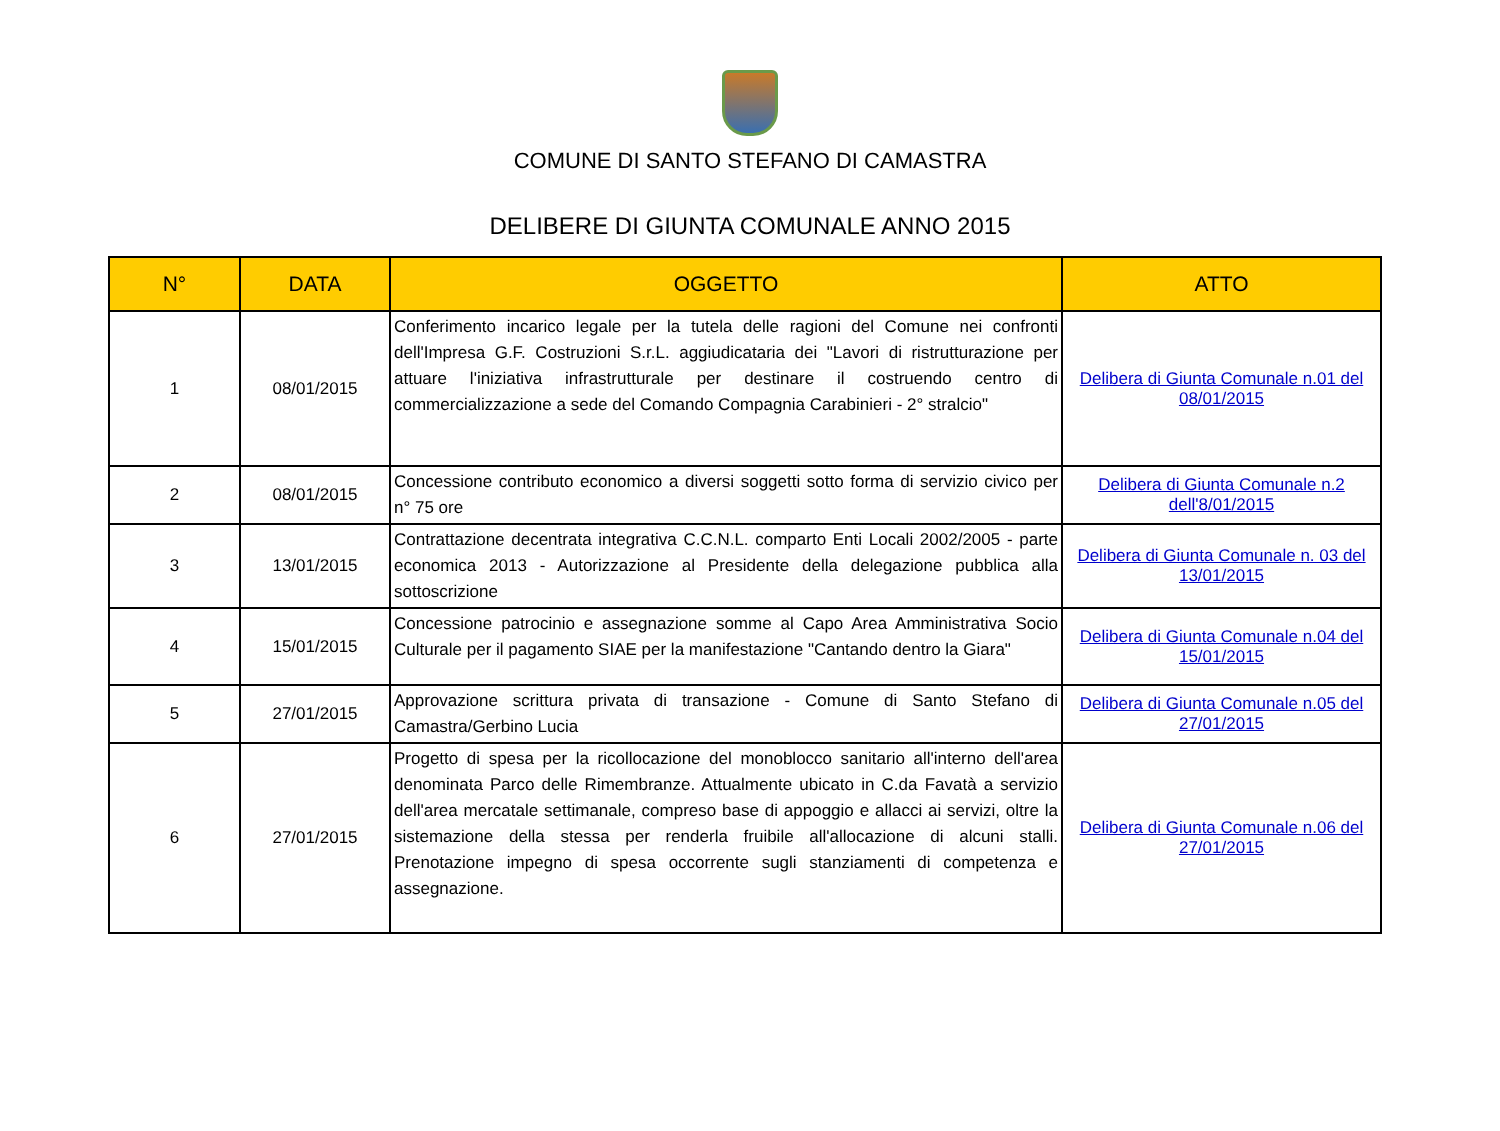COMUNE DI SANTO STEFANO DI CAMASTRA
DELIBERE DI GIUNTA COMUNALE ANNO 2015
| N° | DATA | OGGETTO | ATTO |
| --- | --- | --- | --- |
| 1 | 08/01/2015 | Conferimento incarico legale per la tutela delle ragioni del Comune nei confronti dell'Impresa G.F. Costruzioni S.r.L. aggiudicataria dei "Lavori di ristrutturazione per attuare l'iniziativa infrastrutturale per destinare il costruendo centro di commercializzazione a sede del Comando Compagnia Carabinieri - 2° stralcio" | Delibera di Giunta Comunale n.01 del 08/01/2015 |
| 2 | 08/01/2015 | Concessione contributo economico a diversi soggetti sotto forma di servizio civico per n° 75 ore | Delibera di Giunta Comunale n.2 dell'8/01/2015 |
| 3 | 13/01/2015 | Contrattazione decentrata integrativa C.C.N.L. comparto Enti Locali 2002/2005 - parte economica 2013 - Autorizzazione al Presidente della delegazione pubblica alla sottoscrizione | Delibera di Giunta Comunale n. 03 del 13/01/2015 |
| 4 | 15/01/2015 | Concessione patrocinio e assegnazione somme al Capo Area Amministrativa Socio Culturale per il pagamento SIAE per la manifestazione "Cantando dentro la Giara" | Delibera di Giunta Comunale n.04 del 15/01/2015 |
| 5 | 27/01/2015 | Approvazione scrittura privata di transazione - Comune di Santo Stefano di Camastra/Gerbino Lucia | Delibera di Giunta Comunale n.05 del 27/01/2015 |
| 6 | 27/01/2015 | Progetto di spesa per la ricollocazione del monoblocco sanitario all'interno dell'area denominata Parco delle Rimembranze. Attualmente ubicato in C.da Favatà a servizio dell'area mercatale settimanale, compreso base di appoggio e allacci ai servizi, oltre la sistemazione della stessa per renderla fruibile all'allocazione di alcuni stalli. Prenotazione impegno di spesa occorrente sugli stanziamenti di competenza e assegnazione. | Delibera di Giunta Comunale n.06 del 27/01/2015 |